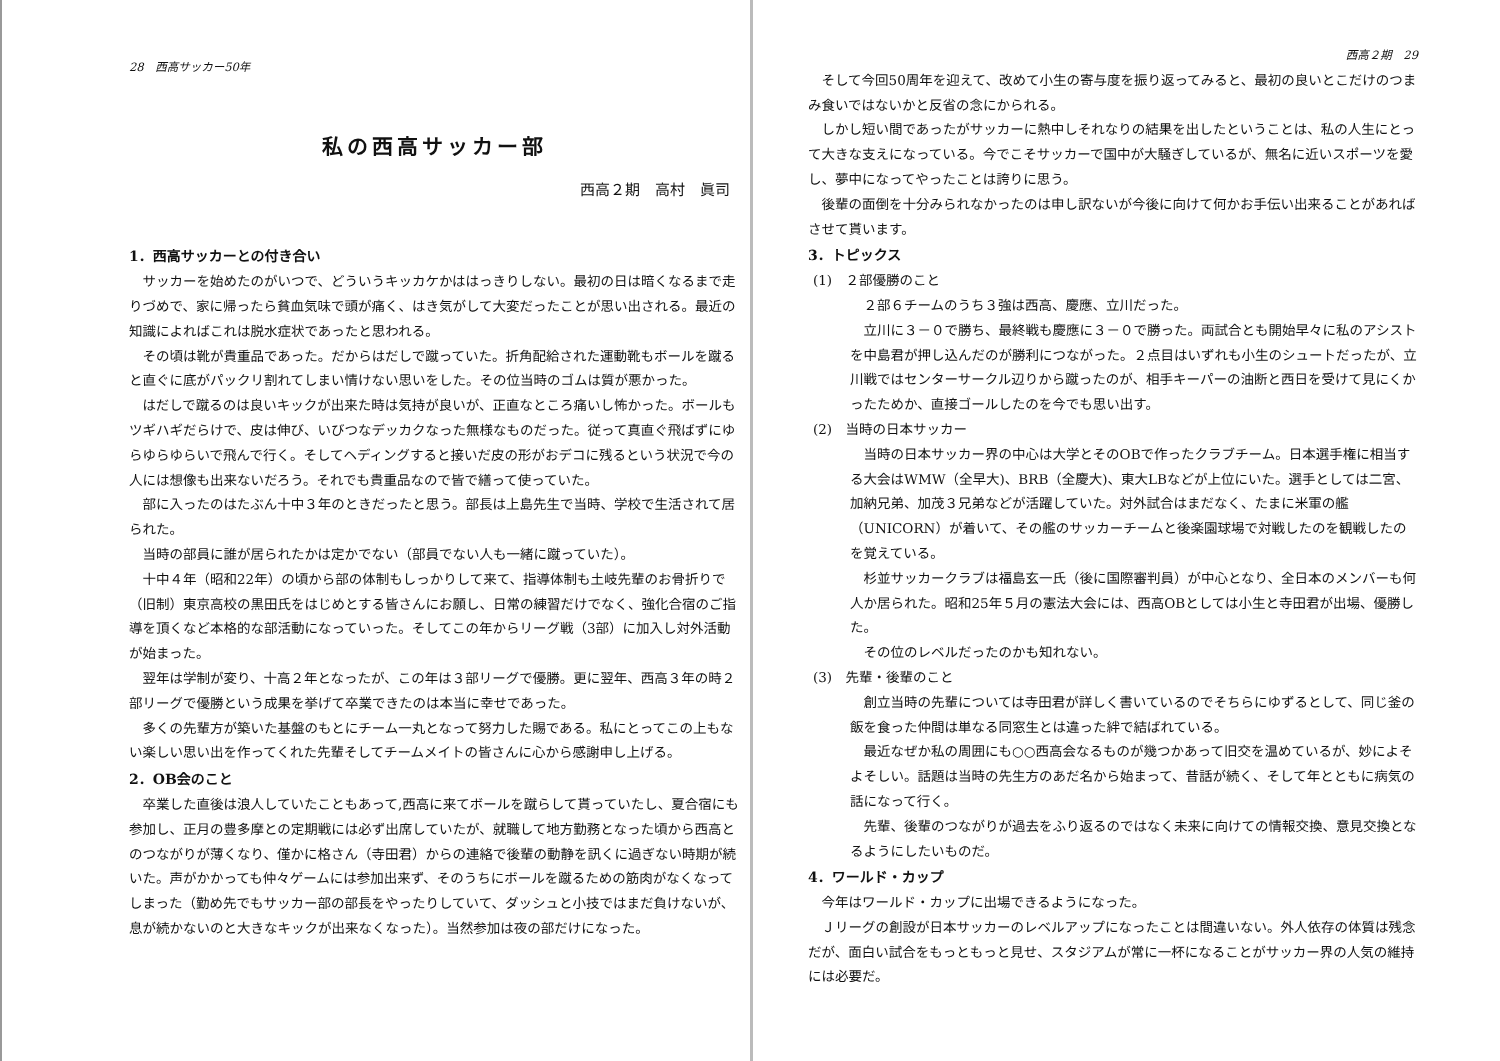28　西高サッカー50年
私の西高サッカー部
西高２期　高村　眞司
1．西高サッカーとの付き合い
サッカーを始めたのがいつで、どういうキッカケかははっきりしない。最初の日は暗くなるまで走りづめで、家に帰ったら貧血気味で頭が痛く、はき気がして大変だったことが思い出される。最近の知識によればこれは脱水症状であったと思われる。
その頃は靴が貴重品であった。だからはだしで蹴っていた。折角配給された運動靴もボールを蹴ると直ぐに底がパックリ割れてしまい情けない思いをした。その位当時のゴムは質が悪かった。
はだしで蹴るのは良いキックが出来た時は気持が良いが、正直なところ痛いし怖かった。ボールもツギハギだらけで、皮は伸び、いびつなデッカクなった無様なものだった。従って真直ぐ飛ばずにゆらゆらゆらいで飛んで行く。そしてヘディングすると接いだ皮の形がおデコに残るという状況で今の人には想像も出来ないだろう。それでも貴重品なので皆で繕って使っていた。
部に入ったのはたぶん十中３年のときだったと思う。部長は上島先生で当時、学校で生活されて居られた。
当時の部員に誰が居られたかは定かでない（部員でない人も一緒に蹴っていた）。
十中４年（昭和22年）の頃から部の体制もしっかりして来て、指導体制も土岐先輩のお骨折りで（旧制）東京高校の黒田氏をはじめとする皆さんにお願し、日常の練習だけでなく、強化合宿のご指導を頂くなど本格的な部活動になっていった。そしてこの年からリーグ戦（3部）に加入し対外活動が始まった。
翌年は学制が変り、十高２年となったが、この年は３部リーグで優勝。更に翌年、西高３年の時２部リーグで優勝という成果を挙げて卒業できたのは本当に幸せであった。
多くの先輩方が築いた基盤のもとにチーム一丸となって努力した賜である。私にとってこの上もない楽しい思い出を作ってくれた先輩そしてチームメイトの皆さんに心から感謝申し上げる。
2．OB会のこと
卒業した直後は浪人していたこともあって,西高に来てボールを蹴らして貰っていたし、夏合宿にも参加し、正月の豊多摩との定期戦には必ず出席していたが、就職して地方勤務となった頃から西高とのつながりが薄くなり、僅かに格さん（寺田君）からの連絡で後輩の動静を訊くに過ぎない時期が続いた。声がかかっても仲々ゲームには参加出来ず、そのうちにボールを蹴るための筋肉がなくなってしまった（勤め先でもサッカー部の部長をやったりしていて、ダッシュと小技ではまだ負けないが、息が続かないのと大きなキックが出来なくなった）。当然参加は夜の部だけになった。
西高２期　29
そして今回50周年を迎えて、改めて小生の寄与度を振り返ってみると、最初の良いとこだけのつまみ食いではないかと反省の念にかられる。
しかし短い間であったがサッカーに熱中しそれなりの結果を出したということは、私の人生にとって大きな支えになっている。今でこそサッカーで国中が大騒ぎしているが、無名に近いスポーツを愛し、夢中になってやったことは誇りに思う。
後輩の面倒を十分みられなかったのは申し訳ないが今後に向けて何かお手伝い出来ることがあればさせて貰います。
3．トピックス
(1)　２部優勝のこと
２部６チームのうち３強は西高、慶應、立川だった。
立川に３－０で勝ち、最終戦も慶應に３－０で勝った。両試合とも開始早々に私のアシストを中島君が押し込んだのが勝利につながった。２点目はいずれも小生のシュートだったが、立川戦ではセンターサークル辺りから蹴ったのが、相手キーパーの油断と西日を受けて見にくかったためか、直接ゴールしたのを今でも思い出す。
(2)　当時の日本サッカー
当時の日本サッカー界の中心は大学とそのOBで作ったクラブチーム。日本選手権に相当する大会はWMW（全早大)、BRB（全慶大)、東大LBなどが上位にいた。選手としては二宮、加納兄弟、加茂３兄弟などが活躍していた。対外試合はまだなく、たまに米軍の艦（UNICORN）が着いて、その艦のサッカーチームと後楽園球場で対戦したのを観戦したのを覚えている。
杉並サッカークラブは福島玄一氏（後に国際審判員）が中心となり、全日本のメンバーも何人か居られた。昭和25年５月の憲法大会には、西高OBとしては小生と寺田君が出場、優勝した。
その位のレベルだったのかも知れない。
(3)　先輩・後輩のこと
創立当時の先輩については寺田君が詳しく書いているのでそちらにゆずるとして、同じ釜の飯を食った仲間は単なる同窓生とは違った絆で結ばれている。
最近なぜか私の周囲にも○○西高会なるものが幾つかあって旧交を温めているが、妙によそよそしい。話題は当時の先生方のあだ名から始まって、昔話が続く、そして年とともに病気の話になって行く。
先輩、後輩のつながりが過去をふり返るのではなく未来に向けての情報交換、意見交換となるようにしたいものだ。
4．ワールド・カップ
今年はワールド・カップに出場できるようになった。
Ｊリーグの創設が日本サッカーのレベルアップになったことは間違いない。外人依存の体質は残念だが、面白い試合をもっともっと見せ、スタジアムが常に一杯になることがサッカー界の人気の維持には必要だ。